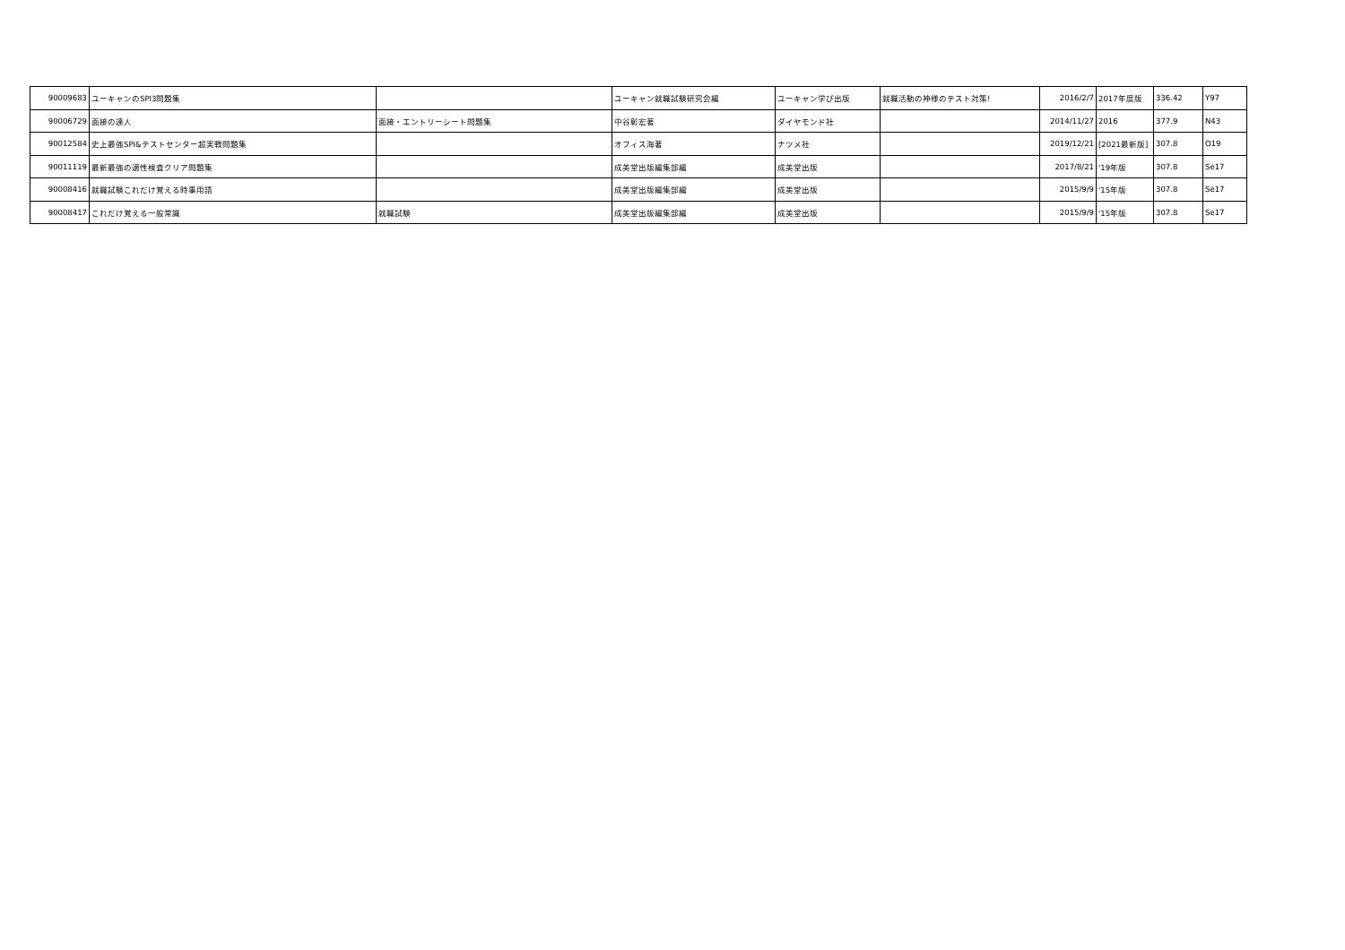| 90009683 | ユーキャンのSPI3問題集 | | ユーキャン就職試験研究会編 | ユーキャン学び出版 | 就職活動の神様のテスト対策! | 2016/2/7 | 2017年度版 | 336.42 | Y97 |
| 90006729 | 面接の達人 | 面接・エントリーシート問題集 | 中谷彰宏著 | ダイヤモンド社 | | 2014/11/27 | 2016 | 377.9 | N43 |
| 90012584 | 史上最強SPI&テストセンター超実戦問題集 | | オフィス海著 | ナツメ社 | | 2019/12/21 | [2021最新版] | 307.8 | O19 |
| 90011119 | 最新最強の適性検査クリア問題集 | | 成美堂出版編集部編 | 成美堂出版 | | 2017/8/21 | '19年版 | 307.8 | Se17 |
| 90008416 | 就職試験これだけ覚える時事用語 | | 成美堂出版編集部編 | 成美堂出版 | | 2015/9/9 | '15年版 | 307.8 | Se17 |
| 90008417 | これだけ覚える一般常識 | 就職試験 | 成美堂出版編集部編 | 成美堂出版 | | 2015/9/9 | '15年版 | 307.8 | Se17 |